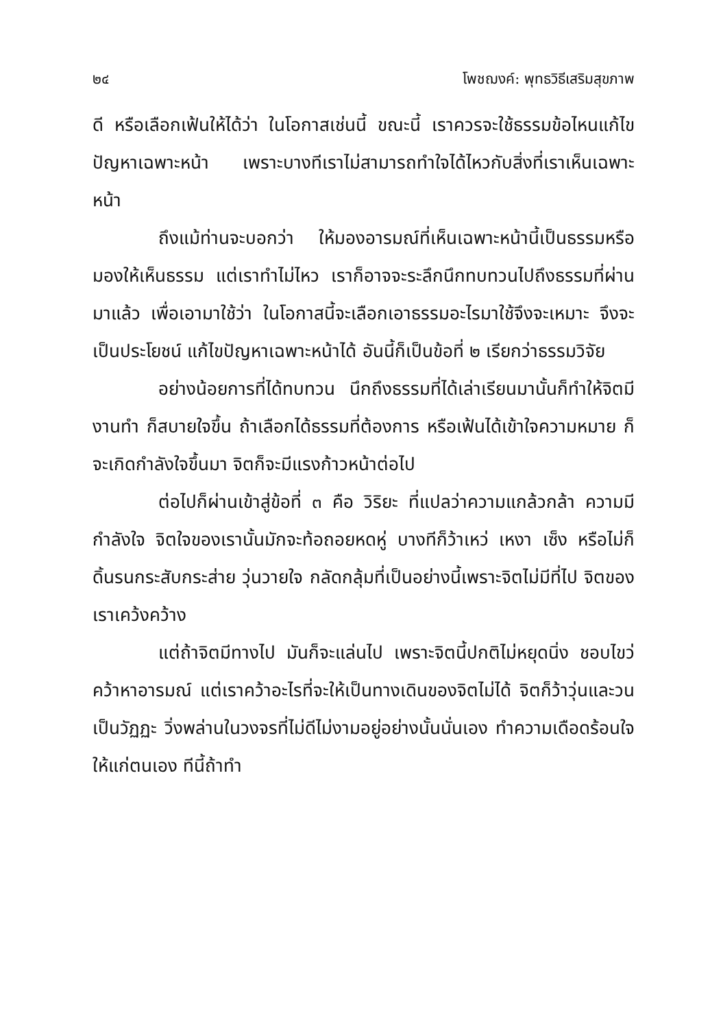๒๔ โพชฌงค์: พุทธวิธีเสริมสุขภาพ
ดี หรือเลือกเฟ้นให้ได้ว่า ในโอกาสเช่นนี้ ขณะนี้ เราควรจะใช้ธรรมข้อไหนแก้ไขปัญหาเฉพาะหน้า เพราะบางทีเราไม่สามารถทำใจได้ไหวกับสิ่งที่เราเห็นเฉพาะหน้า
ถึงแม้ท่านจะบอกว่า ให้มองอารมณ์ที่เห็นเฉพาะหน้านี้เป็นธรรมหรือมองให้เห็นธรรม แต่เราทำไม่ไหว เราก็อาจจะระลึกนึกทบทวนไปถึงธรรมที่ผ่านมาแล้ว เพื่อเอามาใช้ว่า ในโอกาสนี้จะเลือกเอาธรรมอะไรมาใช้จึงจะเหมาะ จึงจะเป็นประโยชน์ แก้ไขปัญหาเฉพาะหน้าได้ อันนี้ก็เป็นข้อที่ ๒ เรียกว่าธรรมวิจัย
อย่างน้อยการที่ได้ทบทวน นึกถึงธรรมที่ได้เล่าเรียนมานั้นก็ทำให้จิตมีงานทำ ก็สบายใจขึ้น ถ้าเลือกได้ธรรมที่ต้องการ หรือเฟ้นได้เข้าใจความหมาย ก็จะเกิดกำลังใจขึ้นมา จิตก็จะมีแรงก้าวหน้าต่อไป
ต่อไปก็ผ่านเข้าสู่ข้อที่ ๓ คือ วิริยะ ที่แปลว่าความแกล้วกล้า ความมีกำลังใจ จิตใจของเรานั้นมักจะท้อถอยหดหู่ บางทีก็ว้าเหว่ เหงา เซ็ง หรือไม่ก็ดิ้นรนกระสับกระส่าย วุ่นวายใจ กลัดกลุ้มที่เป็นอย่างนี้เพราะจิตไม่มีที่ไป จิตของเราเคว้งคว้าง
แต่ถ้าจิตมีทางไป มันก็จะแล่นไป เพราะจิตนี้ปกติไม่หยุดนิ่ง ชอบไขว่คว้าหาอารมณ์ แต่เราคว้าอะไรที่จะให้เป็นทางเดินของจิตไม่ได้ จิตก็ว้าวุ่นและวนเป็นวัฏฏะ วิ่งพล่านในวงจรที่ไม่ดีไม่งามอยู่อย่างนั้นนั่นเอง ทำความเดือดร้อนใจให้แก่ตนเอง ทีนี้ถ้าทำ